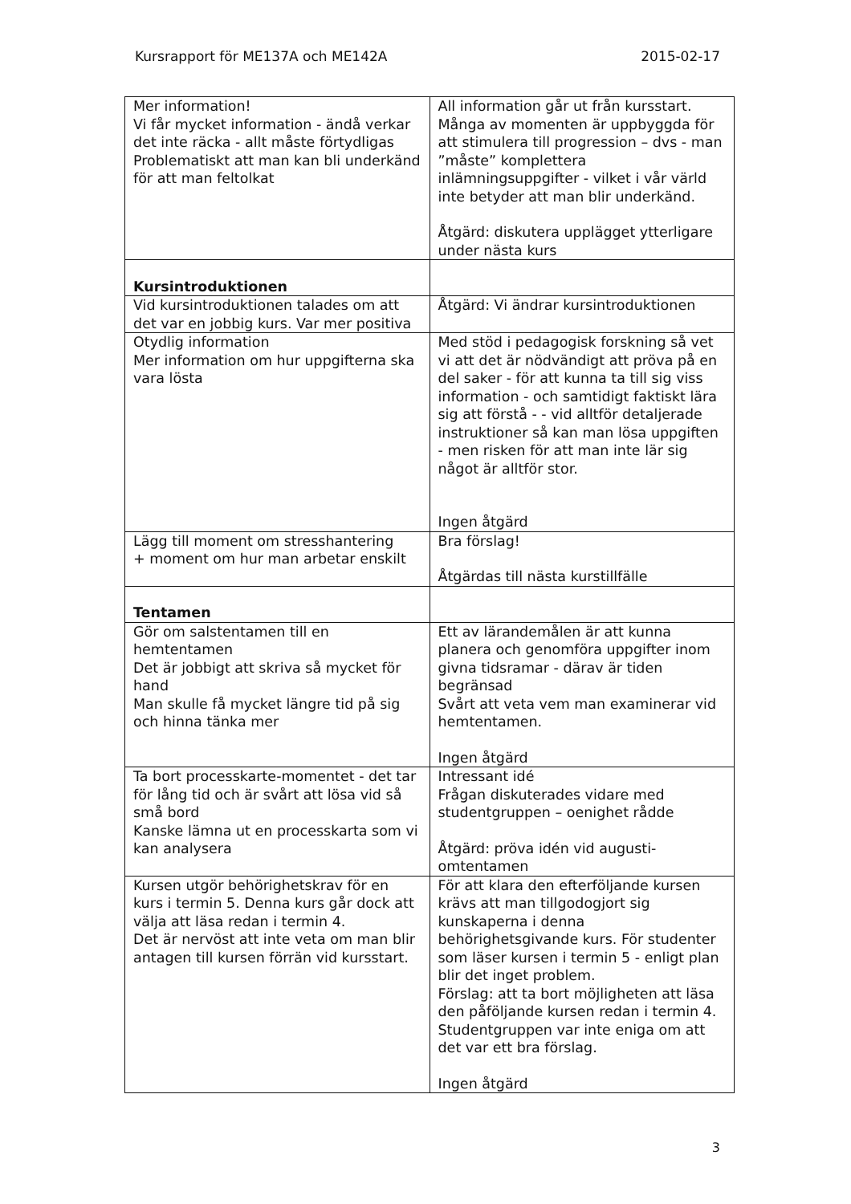Kursrapport för ME137A och ME142A 2015-02-17
| Mer information! Vi får mycket information - ändå verkar det inte räcka - allt måste förtydligas Problematiskt att man kan bli underkänd för att man feltolkat | All information går ut från kursstart. Många av momenten är uppbyggda för att stimulera till progression – dvs - man ”måste” komplettera inlämningsuppgifter - vilket i vår värld inte betyder att man blir underkänd. Åtgärd: diskutera upplägget ytterligare under nästa kurs |
| Kursintroduktionen | |
| Vid kursintroduktionen talades om att det var en jobbig kurs. Var mer positiva | Åtgärd: Vi ändrar kursintroduktionen |
| Otydlig information Mer information om hur uppgifterna ska vara lösta | Med stöd i pedagogisk forskning så vet vi att det är nödvändigt att pröva på en del saker - för att kunna ta till sig viss information - och samtidigt faktiskt lära sig att förstå - - vid alltför detaljerade instruktioner så kan man lösa uppgiften - men risken för att man inte lär sig något är alltför stor. Ingen åtgärd |
| Lägg till moment om stresshantering + moment om hur man arbetar enskilt | Bra förslag! Åtgärdas till nästa kurstillfälle |
| Tentamen | |
| Gör om salstentamen till en hemtentamen Det är jobbigt att skriva så mycket för hand Man skulle få mycket längre tid på sig och hinna tänka mer | Ett av lärandemålen är att kunna planera och genomföra uppgifter inom givna tidsramar - därav är tiden begränsad Svårt att veta vem man examinerar vid hemtentamen. Ingen åtgärd |
| Ta bort processkarte-momentet - det tar för lång tid och är svårt att lösa vid så små bord Kanske lämna ut en processkarta som vi kan analysera | Intressant idé Frågan diskuterades vidare med studentgruppen – oenighet rådde Åtgärd: pröva idén vid augusti-omtentamen |
| Kursen utgör behörighetskrav för en kurs i termin 5. Denna kurs går dock att välja att läsa redan i termin 4. Det är nervöst att inte veta om man blir antagen till kursen förrän vid kursstart. | För att klara den efterföljande kursen krävs att man tillgodogjort sig kunskaperna i denna behörighetsgivande kurs. För studenter som läser kursen i termin 5 - enligt plan blir det inget problem. Förslag: att ta bort möjligheten att läsa den påföljande kursen redan i termin 4. Studentgruppen var inte eniga om att det var ett bra förslag. Ingen åtgärd |
3